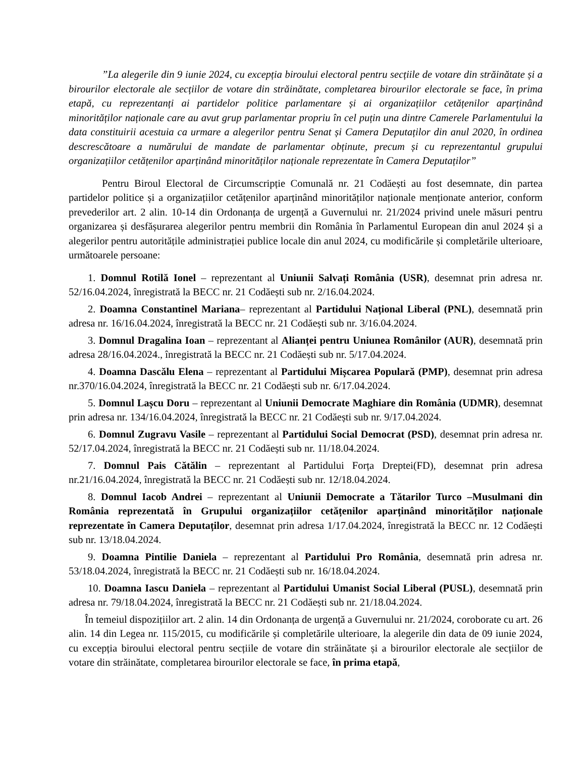”La alegerile din 9 iunie 2024, cu excepția biroului electoral pentru secțiile de votare din străinătate și a birourilor electorale ale secțiilor de votare din străinătate, completarea birourilor electorale se face, în prima etapă, cu reprezentanți ai partidelor politice parlamentare și ai organizațiilor cetățenilor aparținând minorităților naționale care au avut grup parlamentar propriu în cel puțin una dintre Camerele Parlamentului la data constituirii acestuia ca urmare a alegerilor pentru Senat și Camera Deputaților din anul 2020, în ordinea descrescătoare a numărului de mandate de parlamentar obținute, precum și cu reprezentantul grupului organizațiilor cetățenilor aparținând minorităților naționale reprezentate în Camera Deputaților”
Pentru Biroul Electoral de Circumscripție Comunală nr. 21 Codăești au fost desemnate, din partea partidelor politice și a organizațiilor cetățenilor aparținând minorităților naționale menționate anterior, conform prevederilor art. 2 alin. 10-14 din Ordonanța de urgență a Guvernului nr. 21/2024 privind unele măsuri pentru organizarea și desfășurarea alegerilor pentru membrii din România în Parlamentul European din anul 2024 și a alegerilor pentru autoritățile administrației publice locale din anul 2024, cu modificările și completările ulterioare, următoarele persoane:
1. Domnul Rotilă Ionel – reprezentant al Uniunii Salvați România (USR), desemnat prin adresa nr. 52/16.04.2024, înregistrată la BECC nr. 21 Codăești sub nr. 2/16.04.2024.
2. Doamna Constantinel Mariana– reprezentant al Partidului Național Liberal (PNL), desemnată prin adresa nr. 16/16.04.2024, înregistrată la BECC nr. 21 Codăești sub nr. 3/16.04.2024.
3. Domnul Dragalina Ioan – reprezentant al Alianței pentru Uniunea Românilor (AUR), desemnată prin adresa 28/16.04.2024., înregistrată la BECC nr. 21 Codăești sub nr. 5/17.04.2024.
4. Doamna Dascălu Elena – reprezentant al Partidului Mișcarea Populară (PMP), desemnat prin adresa nr.370/16.04.2024, înregistrată la BECC nr. 21 Codăești sub nr. 6/17.04.2024.
5. Domnul Lașcu Doru – reprezentant al Uniunii Democrate Maghiare din România (UDMR), desemnat prin adresa nr. 134/16.04.2024, înregistrată la BECC nr. 21 Codăești sub nr. 9/17.04.2024.
6. Domnul Zugravu Vasile – reprezentant al Partidului Social Democrat (PSD), desemnat prin adresa nr. 52/17.04.2024, înregistrată la BECC nr. 21 Codăești sub nr. 11/18.04.2024.
7. Domnul Pais Cătălin – reprezentant al Partidului Forța Dreptei(FD), desemnat prin adresa nr.21/16.04.2024, înregistrată la BECC nr. 21 Codăești sub nr. 12/18.04.2024.
8. Domnul Iacob Andrei – reprezentant al Uniunii Democrate a Tătarilor Turco –Musulmani din România reprezentată în Grupului organizațiilor cetățenilor aparținând minorităților naționale reprezentate în Camera Deputaților, desemnat prin adresa 1/17.04.2024, înregistrată la BECC nr. 12 Codăești sub nr. 13/18.04.2024.
9. Doamna Pintilie Daniela – reprezentant al Partidului Pro România, desemnată prin adresa nr. 53/18.04.2024, înregistrată la BECC nr. 21 Codăești sub nr. 16/18.04.2024.
10. Doamna Iascu Daniela – reprezentant al Partidului Umanist Social Liberal (PUSL), desemnată prin adresa nr. 79/18.04.2024, înregistrată la BECC nr. 21 Codăești sub nr. 21/18.04.2024.
În temeiul dispozițiilor art. 2 alin. 14 din Ordonanța de urgență a Guvernului nr. 21/2024, coroborate cu art. 26 alin. 14 din Legea nr. 115/2015, cu modificările și completările ulterioare, la alegerile din data de 09 iunie 2024, cu excepția biroului electoral pentru secțiile de votare din străinătate și a birourilor electorale ale secțiilor de votare din străinătate, completarea birourilor electorale se face, în prima etapă,